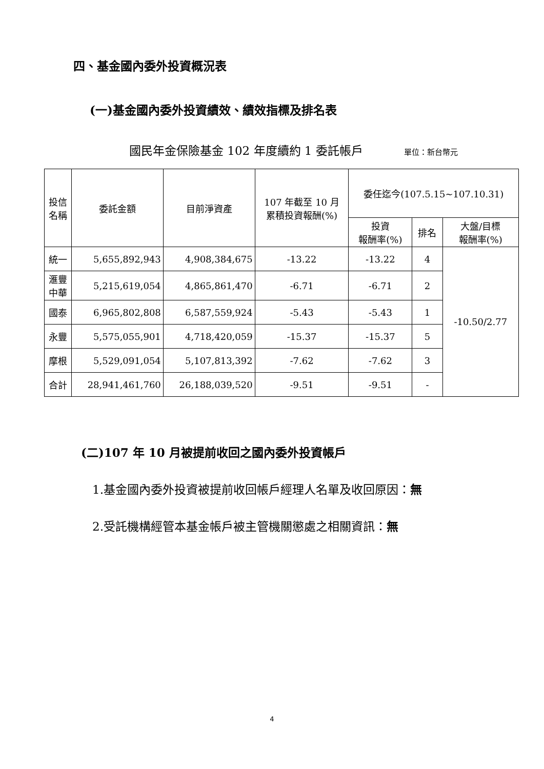四、基金國內委外投資概況表
(一)基金國內委外投資績效、績效指標及排名表
國民年金保險基金 102 年度續約 1 委託帳戶 單位：新台幣元
| 投信 名稱 | 委託金額 | 目前淨資產 | 107 年截至 10 月 累積投資報酬(%) | 委任迄今(107.5.15~107.10.31) | | |
| --- | --- | --- | --- | --- | --- | --- |
| | | | | 投資 報酬率(%) | 排名 | 大盤/目標 報酬率(%) |
| 統一 | 5,655,892,943 | 4,908,384,675 | -13.22 | -13.22 | 4 | -10.50/2.77 |
| 滙豐 中華 | 5,215,619,054 | 4,865,861,470 | -6.71 | -6.71 | 2 | |
| 國泰 | 6,965,802,808 | 6,587,559,924 | -5.43 | -5.43 | 1 | |
| 永豐 | 5,575,055,901 | 4,718,420,059 | -15.37 | -15.37 | 5 | |
| 摩根 | 5,529,091,054 | 5,107,813,392 | -7.62 | -7.62 | 3 | |
| 合計 | 28,941,461,760 | 26,188,039,520 | -9.51 | -9.51 | - | |
(二)107 年 10 月被提前收回之國內委外投資帳戶
1.基金國內委外投資被提前收回帳戶經理人名單及收回原因：無
2.受託機構經管本基金帳戶被主管機關懲處之相關資訊：無
4